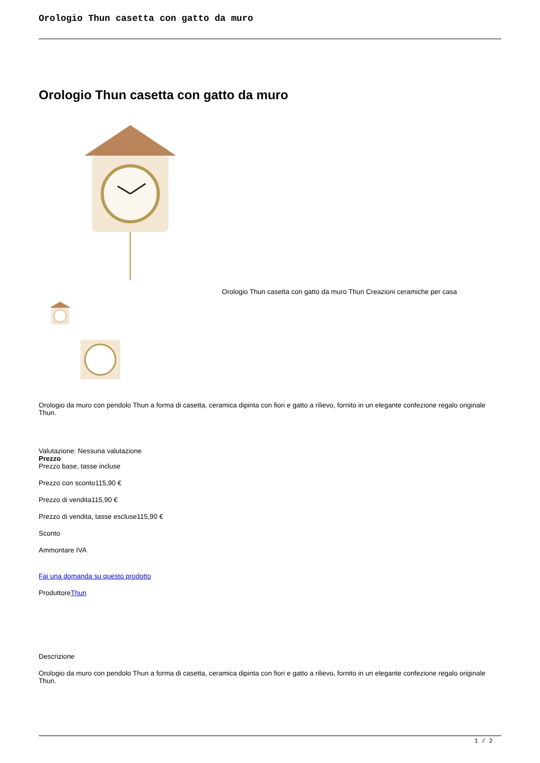Orologio Thun casetta con gatto da muro
Orologio Thun casetta con gatto da muro
Orologio Thun casetta con gatto da muro Thun Creazioni ceramiche per casa
Orologio da muro con pendolo Thun a forma di casetta, ceramica dipinta con fiori e gatto a rilievo, fornito in un elegante confezione regalo originale Thun.
Valutazione: Nessuna valutazione
Prezzo
Prezzo base, tasse incluse
Prezzo con sconto115,90 €
Prezzo di vendita115,90 €
Prezzo di vendita, tasse escluse115,90 €
Sconto
Ammontare IVA
Fai una domanda su questo prodotto
ProduttoreThun
Descrizione
Orologio da muro con pendolo Thun a forma di casetta, ceramica dipinta con fiori e gatto a rilievo, fornito in un elegante confezione regalo originale Thun.
1 / 2